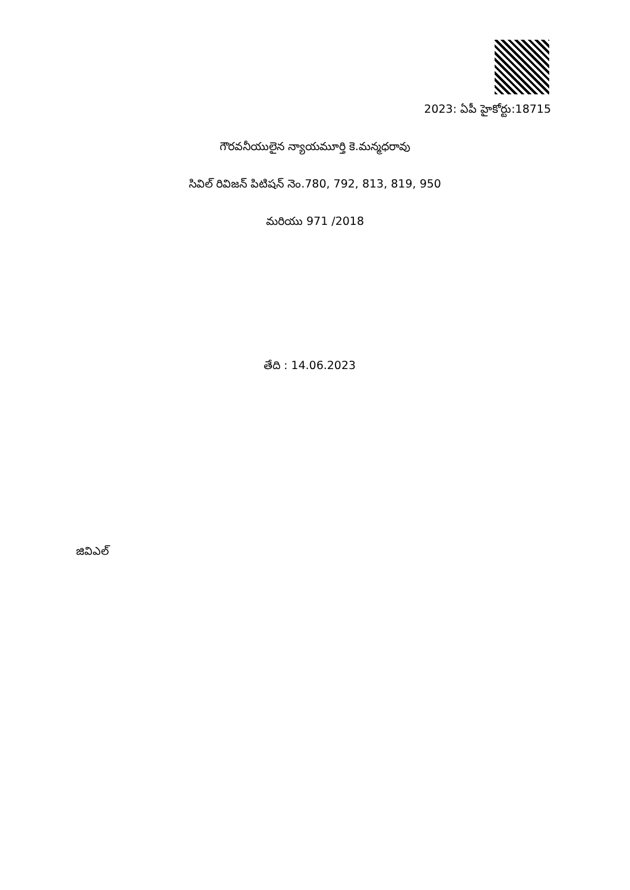2023: ఏపీ హైకోర్టు:18715
గౌరవనీయులైన న్యాయమూర్తి కె.మన్మధరావు
సివిల్ రివిజన్ పిటిషన్ నెం.780, 792, 813, 819, 950
మరియు 971 /2018
తేది : 14.06.2023
జివిఎల్